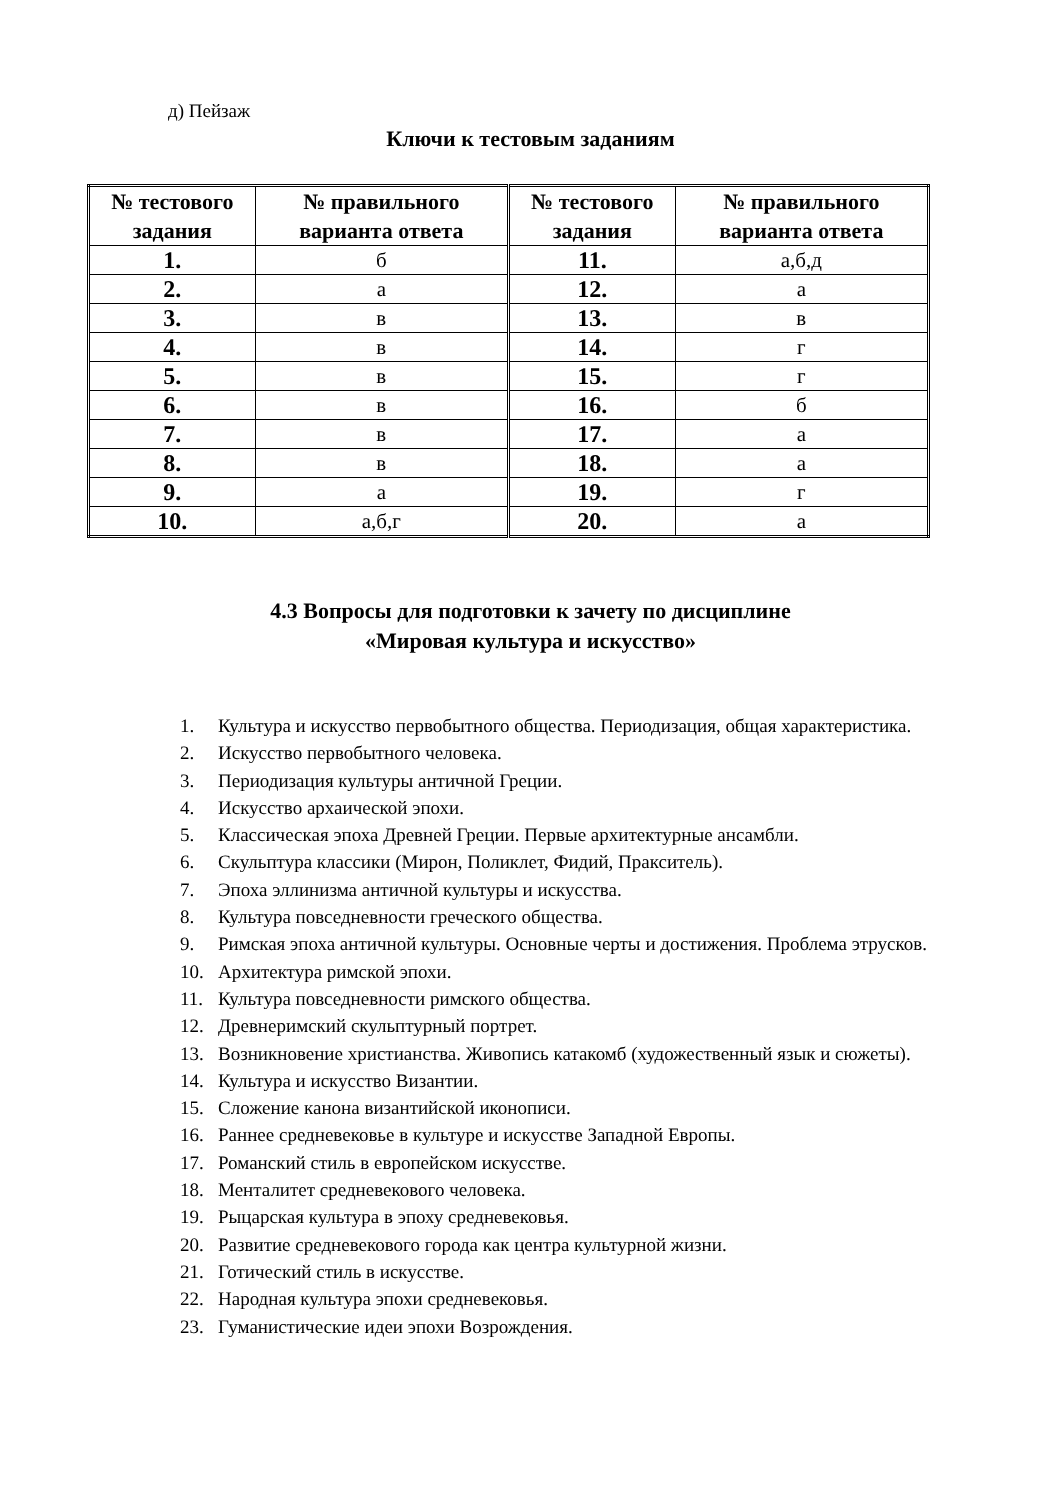д) Пейзаж
Ключи к тестовым заданиям
| № тестового задания | № правильного варианта ответа | № тестового задания | № правильного варианта ответа |
| --- | --- | --- | --- |
| 1. | б | 11. | а,б,д |
| 2. | а | 12. | а |
| 3. | в | 13. | в |
| 4. | в | 14. | г |
| 5. | в | 15. | г |
| 6. | в | 16. | б |
| 7. | в | 17. | а |
| 8. | в | 18. | а |
| 9. | а | 19. | г |
| 10. | а,б,г | 20. | а |
4.3 Вопросы для подготовки к зачету по дисциплине
«Мировая культура и искусство»
1. Культура и искусство первобытного общества. Периодизация, общая характеристика.
2. Искусство первобытного человека.
3. Периодизация культуры античной Греции.
4. Искусство архаической эпохи.
5. Классическая эпоха Древней Греции. Первые архитектурные ансамбли.
6. Скульптура классики (Мирон, Поликлет, Фидий, Пракситель).
7. Эпоха эллинизма античной культуры и искусства.
8. Культура повседневности греческого общества.
9. Римская эпоха античной культуры. Основные черты и достижения. Проблема этрусков.
10. Архитектура римской эпохи.
11. Культура повседневности римского общества.
12. Древнеримский скульптурный портрет.
13. Возникновение христианства. Живопись катакомб (художественный язык и сюжеты).
14. Культура и искусство Византии.
15. Сложение канона византийской иконописи.
16. Раннее средневековье в культуре и искусстве Западной Европы.
17. Романский стиль в европейском искусстве.
18. Менталитет средневекового человека.
19. Рыцарская культура в эпоху средневековья.
20. Развитие средневекового города как центра культурной жизни.
21. Готический стиль в искусстве.
22. Народная культура эпохи средневековья.
23. Гуманистические идеи эпохи Возрождения.